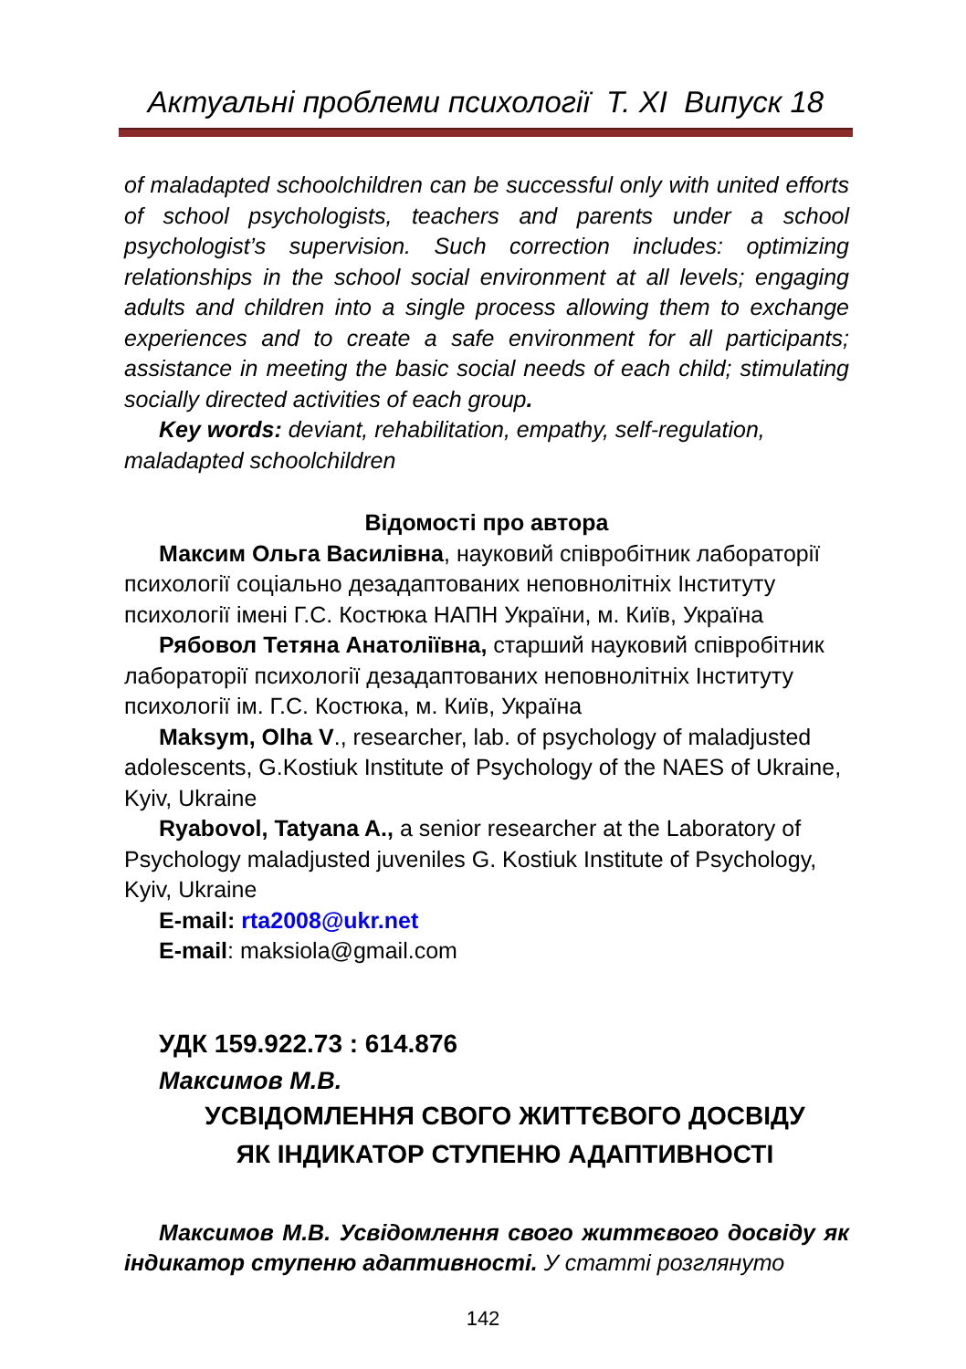Актуальні проблеми психології Т. ХІ Випуск 18
of maladapted schoolchildren can be successful only with united efforts of school psychologists, teachers and parents under a school psychologist’s supervision. Such correction includes: optimizing relationships in the school social environment at all levels; engaging adults and children into a single process allowing them to exchange experiences and to create a safe environment for all participants; assistance in meeting the basic social needs of each child; stimulating socially directed activities of each group.
Key words: deviant, rehabilitation, empathy, self-regulation, maladapted schoolchildren
Відомості про автора
Максим Ольга Василівна, науковий співробітник лабораторії психології соціально дезадаптованих неповнолітніх Інституту психології імені Г.С. Костюка НАПН України, м. Київ, Україна
Рябовол Тетяна Анатоліївна, старший науковий співробітник лабораторії психології дезадаптованих неповнолітніх Інституту психології ім. Г.С. Костюка, м. Київ, Україна
Maksym, Olha V., researcher, lab. of psychology of maladjusted adolescents, G.Kostiuk Institute of Psychology of the NAES of Ukraine, Kyiv, Ukraine
Ryabovol, Tatyana A., a senior researcher at the Laboratory of Psychology maladjusted juveniles G. Kostiuk Institute of Psychology, Kyiv, Ukraine
E-mail: rta2008@ukr.net
E-mail: maksiola@gmail.com
УДК 159.922.73 : 614.876
Максимов М.В.
УСВІДОМЛЕННЯ СВОГО ЖИТТЄВОГО ДОСВІДУ
ЯК ІНДИКАТОР СТУПЕНЮ АДАПТИВНОСТІ
Максимов М.В. Усвідомлення свого життєвого досвіду як індикатор ступеню адаптивності. У статті розглянуто
142